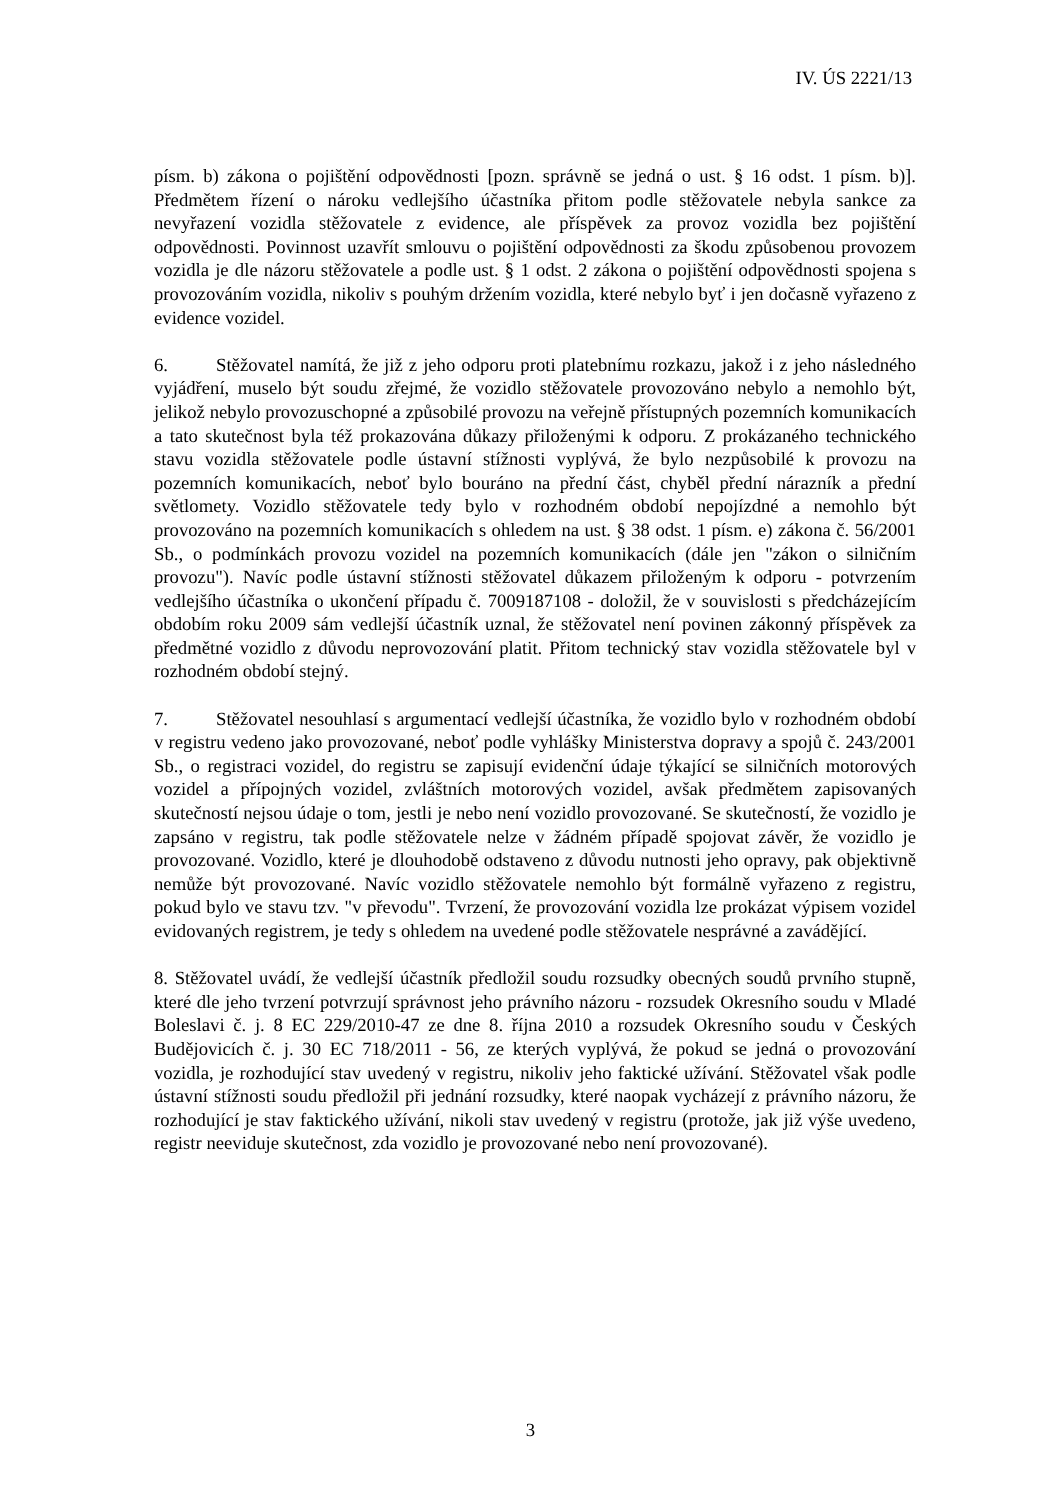IV. ÚS 2221/13
písm. b) zákona o pojištění odpovědnosti [pozn. správně se jedná o ust. § 16 odst. 1 písm. b)]. Předmětem řízení o nároku vedlejšího účastníka přitom podle stěžovatele nebyla sankce za nevyřazení vozidla stěžovatele z evidence, ale příspěvek za provoz vozidla bez pojištění odpovědnosti. Povinnost uzavřít smlouvu o pojištění odpovědnosti za škodu způsobenou provozem vozidla je dle názoru stěžovatele a podle ust. § 1 odst. 2 zákona o pojištění odpovědnosti spojena s provozováním vozidla, nikoliv s pouhým držením vozidla, které nebylo byť i jen dočasně vyřazeno z evidence vozidel.
6. Stěžovatel namítá, že již z jeho odporu proti platebnímu rozkazu, jakož i z jeho následného vyjádření, muselo být soudu zřejmé, že vozidlo stěžovatele provozováno nebylo a nemohlo být, jelikož nebylo provozuschopné a způsobilé provozu na veřejně přístupných pozemních komunikacích a tato skutečnost byla též prokazována důkazy přiloženými k odporu. Z prokázaného technického stavu vozidla stěžovatele podle ústavní stížnosti vyplývá, že bylo nezpůsobilé k provozu na pozemních komunikacích, neboť bylo bouráno na přední část, chyběl přední nárazník a přední světlomety. Vozidlo stěžovatele tedy bylo v rozhodném období nepojízdné a nemohlo být provozováno na pozemních komunikacích s ohledem na ust. § 38 odst. 1 písm. e) zákona č. 56/2001 Sb., o podmínkách provozu vozidel na pozemních komunikacích (dále jen "zákon o silničním provozu"). Navíc podle ústavní stížnosti stěžovatel důkazem přiloženým k odporu - potvrzením vedlejšího účastníka o ukončení případu č. 7009187108 - doložil, že v souvislosti s předcházejícím obdobím roku 2009 sám vedlejší účastník uznal, že stěžovatel není povinen zákonný příspěvek za předmětné vozidlo z důvodu neprovozování platit. Přitom technický stav vozidla stěžovatele byl v rozhodném období stejný.
7. Stěžovatel nesouhlasí s argumentací vedlejší účastníka, že vozidlo bylo v rozhodném období v registru vedeno jako provozované, neboť podle vyhlášky Ministerstva dopravy a spojů č. 243/2001 Sb., o registraci vozidel, do registru se zapisují evidenční údaje týkající se silničních motorových vozidel a přípojných vozidel, zvláštních motorových vozidel, avšak předmětem zapisovaných skutečností nejsou údaje o tom, jestli je nebo není vozidlo provozované. Se skutečností, že vozidlo je zapsáno v registru, tak podle stěžovatele nelze v žádném případě spojovat závěr, že vozidlo je provozované. Vozidlo, které je dlouhodobě odstaveno z důvodu nutnosti jeho opravy, pak objektivně nemůže být provozované. Navíc vozidlo stěžovatele nemohlo být formálně vyřazeno z registru, pokud bylo ve stavu tzv. "v převodu". Tvrzení, že provozování vozidla lze prokázat výpisem vozidel evidovaných registrem, je tedy s ohledem na uvedené podle stěžovatele nesprávné a zavádějící.
8. Stěžovatel uvádí, že vedlejší účastník předložil soudu rozsudky obecných soudů prvního stupně, které dle jeho tvrzení potvrzují správnost jeho právního názoru - rozsudek Okresního soudu v Mladé Boleslavi č. j. 8 EC 229/2010-47 ze dne 8. října 2010 a rozsudek Okresního soudu v Českých Budějovicích č. j. 30 EC 718/2011 - 56, ze kterých vyplývá, že pokud se jedná o provozování vozidla, je rozhodující stav uvedený v registru, nikoliv jeho faktické užívání. Stěžovatel však podle ústavní stížnosti soudu předložil při jednání rozsudky, které naopak vycházejí z právního názoru, že rozhodující je stav faktického užívání, nikoli stav uvedený v registru (protože, jak již výše uvedeno, registr neeviduje skutečnost, zda vozidlo je provozované nebo není provozované).
3